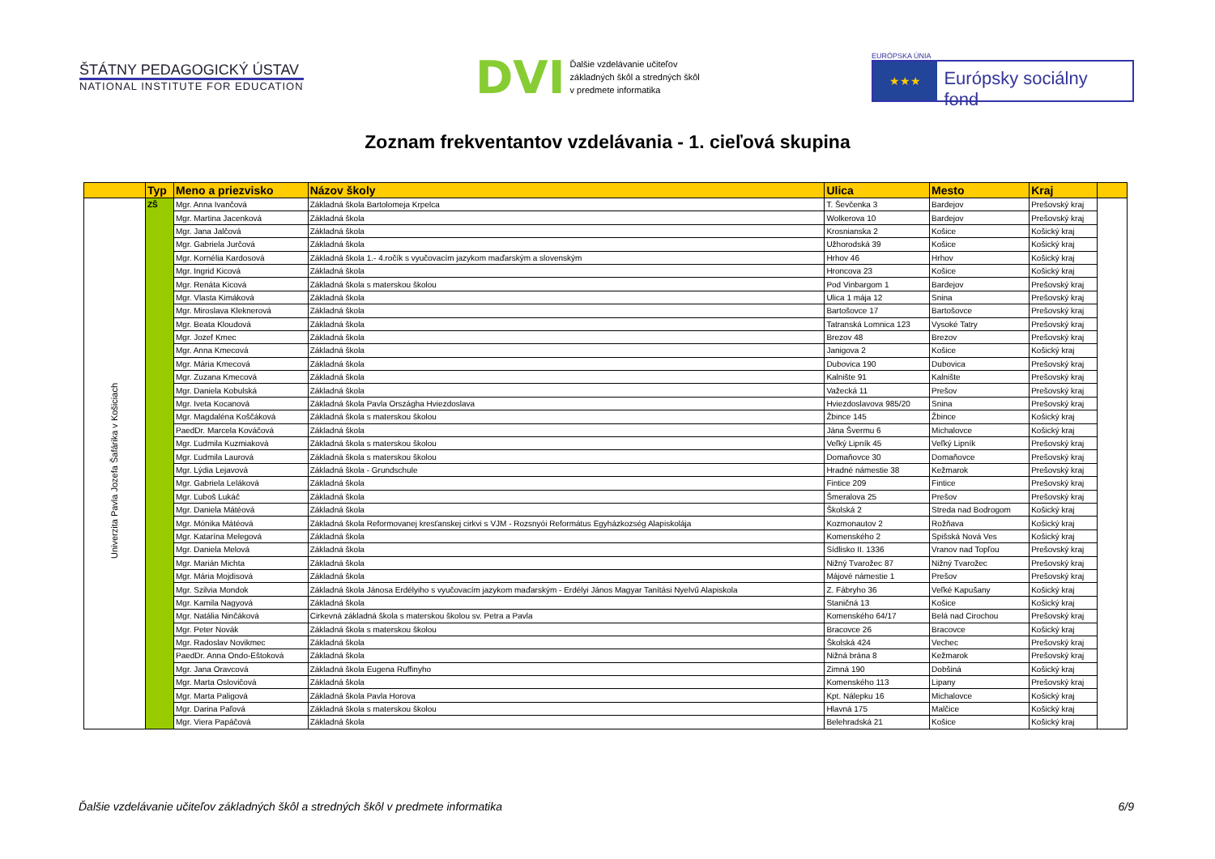ŠTÁTNY PEDAGOGICKÝ ÚSTAV
NATIONAL INSTITUTE FOR EDUCATION
DVI
Ďalšie vzdelávanie učiteľov
základných škôl a stredných škôl
v predmete informatika
EURÓPSKA ÚNIA
★★★ Európsky sociálny fond
Zoznam frekventantov vzdelávania - 1. cieľová skupina
| | Typ | Meno a priezvisko | Názov školy | Ulica | Mesto | Kraj | |
| --- | --- | --- | --- | --- | --- | --- | --- |
| Univerzita Pavla Jozefa Šafárika v Košiciach | ZŠ | Mgr. Anna Ivančová | Základná škola Bartolomeja Krpelca | T. Ševčenka 3 | Bardejov | Prešovský kraj | |
| | | Mgr. Martina Jacenková | Základná škola | Wolkerova 10 | Bardejov | Prešovský kraj | |
| | | Mgr. Jana Jalčová | Základná škola | Krosnianska 2 | Košice | Košický kraj | |
| | | Mgr. Gabriela Jurčová | Základná škola | Užhorodská 39 | Košice | Košický kraj | |
| | | Mgr. Kornélia Kardosová | Základná škola 1.- 4.ročík s vyučovacím jazykom maďarským a slovenským | Hrhov 46 | Hrhov | Košický kraj | |
| | | Mgr. Ingrid Kicová | Základná škola | Hroncova 23 | Košice | Košický kraj | |
| | | Mgr. Renáta Kicová | Základná škola s materskou školou | Pod Vinbargom 1 | Bardejov | Prešovský kraj | |
| | | Mgr. Vlasta Kimáková | Základná škola | Ulica 1 mája 12 | Snina | Prešovský kraj | |
| | | Mgr. Miroslava Kleknerová | Základná škola | Bartošovce 17 | Bartošovce | Prešovský kraj | |
| | | Mgr. Beata Kloudová | Základná škola | Tatranská Lomnica 123 | Vysoké Tatry | Prešovský kraj | |
| | | Mgr. Jozef Kmec | Základná škola | Brezov 48 | Brezov | Prešovský kraj | |
| | | Mgr. Anna Kmecová | Základná škola | Janigova 2 | Košice | Košický kraj | |
| | | Mgr. Mária Kmecová | Základná škola | Dubovica 190 | Dubovica | Prešovský kraj | |
| | | Mgr. Zuzana Kmecová | Základná škola | Kalnište 91 | Kalnište | Prešovský kraj | |
| | | Mgr. Daniela Kobulská | Základná škola | Važecká 11 | Prešov | Prešovský kraj | |
| | | Mgr. Iveta Kocanová | Základná škola Pavla Országha Hviezdoslava | Hviezdoslavova 985/20 | Snina | Prešovský kraj | |
| | | Mgr. Magdaléna Koščáková | Základná škola s materskou školou | Žbince 145 | Žbince | Košický kraj | |
| | | PaedDr. Marcela Kováčová | Základná škola | Jána Švermu 6 | Michalovce | Košický kraj | |
| | | Mgr. Ľudmila Kuzmiaková | Základná škola s materskou školou | Veľký Lipník 45 | Veľký Lipník | Prešovský kraj | |
| | | Mgr. Ľudmila Laurová | Základná škola s materskou školou | Domaňovce 30 | Domaňovce | Prešovský kraj | |
| | | Mgr. Lýdia Lejavová | Základná škola - Grundschule | Hradné námestie 38 | Kežmarok | Prešovský kraj | |
| | | Mgr. Gabriela Leláková | Základná škola | Fintice 209 | Fintice | Prešovský kraj | |
| | | Mgr. Ľuboš Lukáč | Základná škola | Šmeralova 25 | Prešov | Prešovský kraj | |
| | | Mgr. Daniela Mátéová | Základná škola | Školská 2 | Streda nad Bodrogom | Košický kraj | |
| | | Mgr. Mónika Mátéová | Základná škola Reformovanej kresťanskej cirkvi s VJM - Rozsnyói Református Egyházkozség Alapiskolája | Kozmonautov 2 | Rožňava | Košický kraj | |
| | | Mgr. Katarína Melegová | Základná škola | Komenského 2 | Spišská Nová Ves | Košický kraj | |
| | | Mgr. Daniela Melová | Základná škola | Sídlisko II. 1336 | Vranov nad Topľou | Prešovský kraj | |
| | | Mgr. Marián Michta | Základná škola | Nižný Tvarožec 87 | Nižný Tvarožec | Prešovský kraj | |
| | | Mgr. Mária Mojdisová | Základná škola | Májové námestie 1 | Prešov | Prešovský kraj | |
| | | Mgr. Szilvia Mondok | Základná škola Jánosa Erdélyiho s vyučovacím jazykom maďarským - Erdélyi János Magyar Tanítási Nyelvű Alapiskola | Z. Fábryho 36 | Veľké Kapušany | Košický kraj | |
| | | Mgr. Kamila Nagyová | Základná škola | Staničná 13 | Košice | Košický kraj | |
| | | Mgr. Natália Ninčáková | Cirkevná základná škola s materskou školou sv. Petra a Pavla | Komenského 64/17 | Belá nad Cirochou | Prešovský kraj | |
| | | Mgr. Peter Novák | Základná škola s materskou školou | Bracovce 26 | Bracovce | Košický kraj | |
| | | Mgr. Radoslav Novikmec | Základná škola | Školská 424 | Vechec | Prešovský kraj | |
| | | PaedDr. Anna Ondo-Eštoková | Základná škola | Nižná brána 8 | Kežmarok | Prešovský kraj | |
| | | Mgr. Jana Oravcová | Základná škola Eugena Ruffinyho | Zimná 190 | Dobšiná | Košický kraj | |
| | | Mgr. Marta Oslovičová | Základná škola | Komenského 113 | Lipany | Prešovský kraj | |
| | | Mgr. Marta Paligová | Základná škola Pavla Horova | Kpt. Nálepku 16 | Michalovce | Košický kraj | |
| | | Mgr. Darina Paľová | Základná škola s materskou školou | Hlavná 175 | Malčice | Košický kraj | |
| | | Mgr. Viera Papáčová | Základná škola | Belehradská 21 | Košice | Košický kraj | |
Ďalšie vzdelávanie učiteľov základných škôl a stredných škôl v predmete informatika 6/9